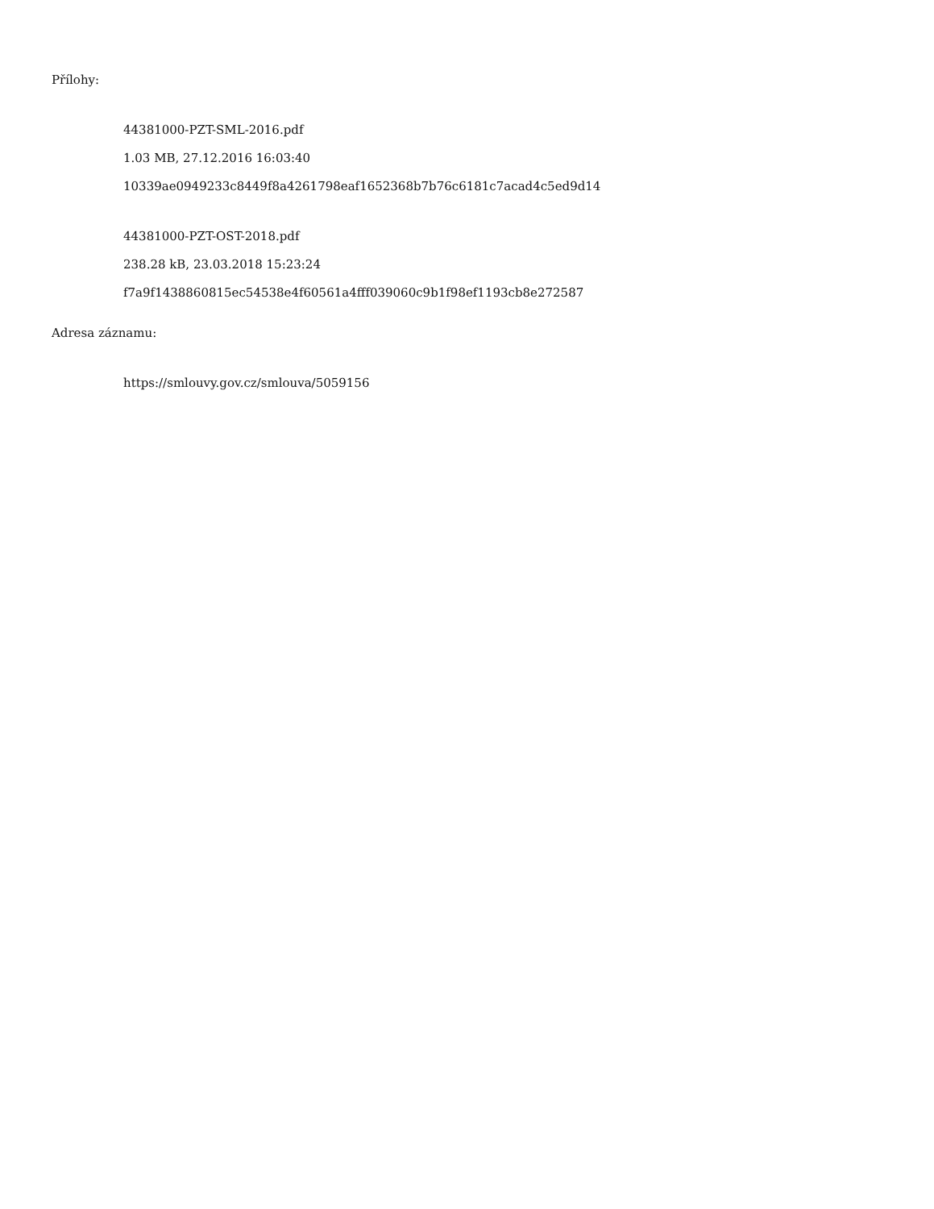Přílohy:
44381000-PZT-SML-2016.pdf
1.03 MB, 27.12.2016 16:03:40
10339ae0949233c8449f8a4261798eaf1652368b7b76c6181c7acad4c5ed9d14
44381000-PZT-OST-2018.pdf
238.28 kB, 23.03.2018 15:23:24
f7a9f1438860815ec54538e4f60561a4fff039060c9b1f98ef1193cb8e272587
Adresa záznamu:
https://smlouvy.gov.cz/smlouva/5059156